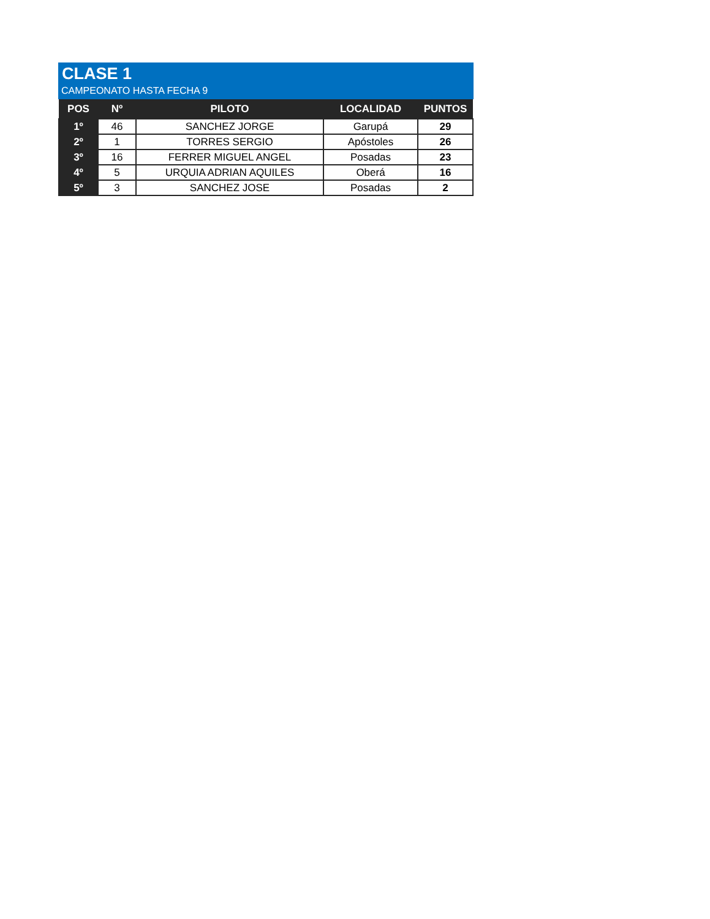CLASE 1
CAMPEONATO HASTA FECHA 9
| POS | Nº | PILOTO | LOCALIDAD | PUNTOS |
| --- | --- | --- | --- | --- |
| 1º | 46 | SANCHEZ JORGE | Garupá | 29 |
| 2º | 1 | TORRES SERGIO | Apóstoles | 26 |
| 3º | 16 | FERRER MIGUEL ANGEL | Posadas | 23 |
| 4º | 5 | URQUIA ADRIAN AQUILES | Oberá | 16 |
| 5º | 3 | SANCHEZ JOSE | Posadas | 2 |